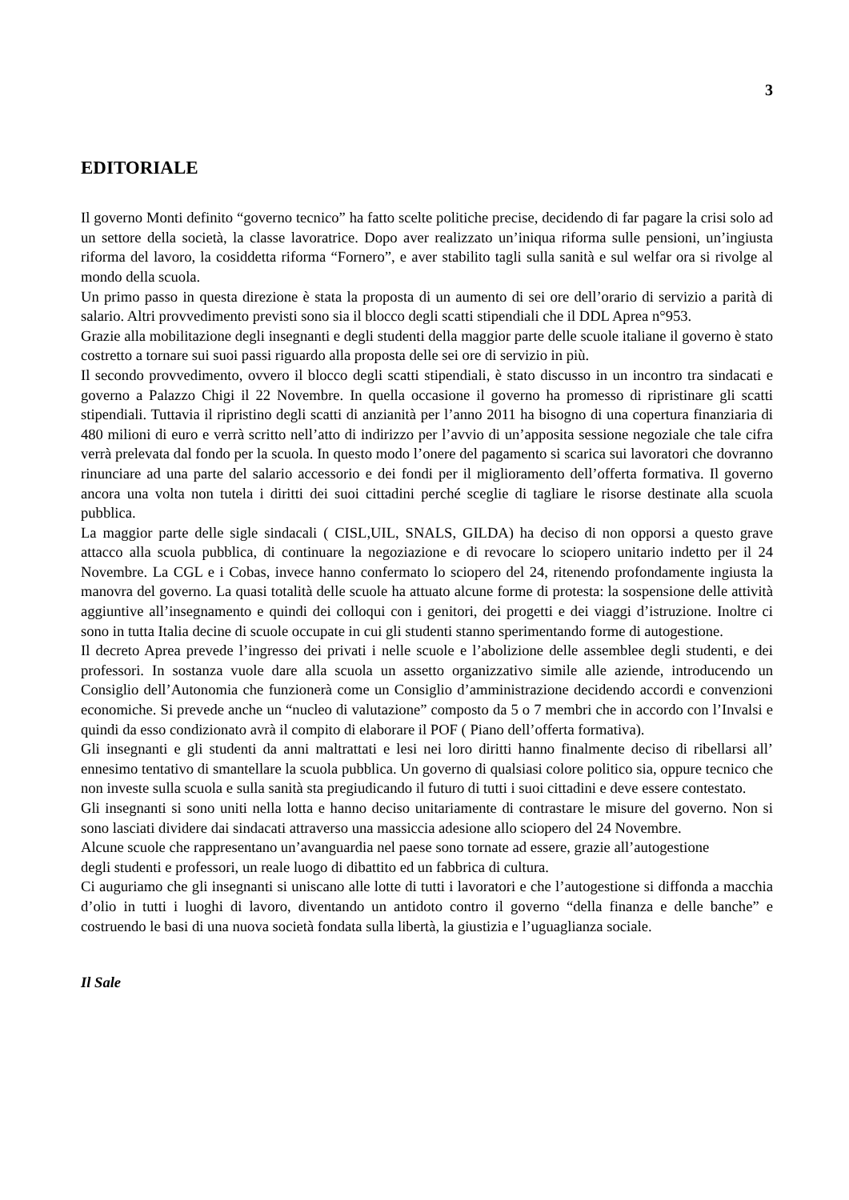3
EDITORIALE
Il governo Monti definito “governo tecnico” ha fatto scelte politiche precise, decidendo di far pagare la crisi solo ad un settore della società, la classe lavoratrice. Dopo aver realizzato un’iniqua riforma sulle pensioni, un’ingiusta riforma del lavoro, la cosiddetta riforma “Fornero”, e aver stabilito tagli sulla sanità e sul welfar ora si rivolge al mondo della scuola.
Un primo passo in questa direzione è stata la proposta di un aumento di sei ore dell’orario di servizio a parità di salario. Altri provvedimento previsti sono sia il blocco degli scatti stipendiali che il DDL Aprea n°953.
Grazie alla mobilitazione degli insegnanti e degli studenti della maggior parte delle scuole italiane il governo è stato costretto a tornare sui suoi passi riguardo alla proposta delle sei ore di servizio in più.
Il secondo provvedimento, ovvero il blocco degli scatti stipendiali, è stato discusso in un incontro tra sindacati e governo a Palazzo Chigi il 22 Novembre. In quella occasione il governo ha promesso di ripristinare gli scatti stipendiali. Tuttavia il ripristino degli scatti di anzianità per l’anno 2011 ha bisogno di una copertura finanziaria di 480 milioni di euro e verrà scritto nell’atto di indirizzo per l’avvio di un’apposita sessione negoziale che tale cifra verrà prelevata dal fondo per la scuola. In questo modo l’onere del pagamento si scarica sui lavoratori che dovranno rinunciare ad una parte del salario accessorio e dei fondi per il miglioramento dell’offerta formativa. Il governo ancora una volta non tutela i diritti dei suoi cittadini perché sceglie di tagliare le risorse destinate alla scuola pubblica.
La maggior parte delle sigle sindacali ( CISL,UIL, SNALS, GILDA) ha deciso di non opporsi a questo grave attacco alla scuola pubblica, di continuare la negoziazione e di revocare lo sciopero unitario indetto per il 24 Novembre. La CGL e i Cobas, invece hanno confermato lo sciopero del 24, ritenendo profondamente ingiusta la manovra del governo. La quasi totalità delle scuole ha attuato alcune forme di protesta: la sospensione delle attività aggiuntive all’insegnamento e quindi dei colloqui con i genitori, dei progetti e dei viaggi d’istruzione. Inoltre ci sono in tutta Italia decine di scuole occupate in cui gli studenti stanno sperimentando forme di autogestione.
Il decreto Aprea prevede l’ingresso dei privati i nelle scuole e l’abolizione delle assemblee degli studenti, e dei professori. In sostanza vuole dare alla scuola un assetto organizzativo simile alle aziende, introducendo un Consiglio dell’Autonomia che funzionerà come un Consiglio d’amministrazione decidendo accordi e convenzioni economiche. Si prevede anche un “nucleo di valutazione” composto da 5 o 7 membri che in accordo con l’Invalsi e quindi da esso condizionato avrà il compito di elaborare il POF ( Piano dell’offerta formativa).
Gli insegnanti e gli studenti da anni maltrattati e lesi nei loro diritti hanno finalmente deciso di ribellarsi all’ ennesimo tentativo di smantellare la scuola pubblica. Un governo di qualsiasi colore politico sia, oppure tecnico che non investe sulla scuola e sulla sanità sta pregiudicando il futuro di tutti i suoi cittadini e deve essere contestato.
Gli insegnanti si sono uniti nella lotta e hanno deciso unitariamente di contrastare le misure del governo. Non si sono lasciati dividere dai sindacati attraverso una massiccia adesione allo sciopero del 24 Novembre.
Alcune scuole che rappresentano un’avanguardia nel paese sono tornate ad essere, grazie all’autogestione
degli studenti e professori, un reale luogo di dibattito ed un fabbrica di cultura.
Ci auguriamo che gli insegnanti si uniscano alle lotte di tutti i lavoratori e che l’autogestione si diffonda a macchia d’olio in tutti i luoghi di lavoro, diventando un antidoto contro il governo “della finanza e delle banche” e costruendo le basi di una nuova società fondata sulla libertà, la giustizia e l’uguaglianza sociale.
Il Sale